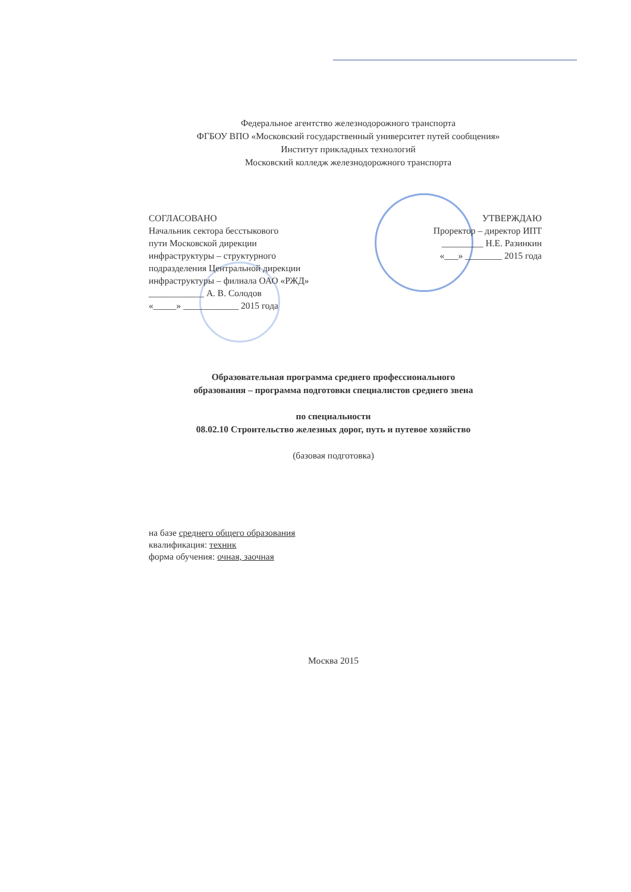Федеральное агентство железнодорожного транспорта
ФГБОУ ВПО «Московский государственный университет путей сообщения»
Институт прикладных технологий
Московский колледж железнодорожного транспорта
СОГЛАСОВАНО
Начальник сектора бесстыкового
пути Московской дирекции
инфраструктуры – структурного
подразделения Центральной дирекции
инфраструктуры – филиала ОАО «РЖД»
____________ А. В. Солодов
«_____» ____________ 2015 года
УТВЕРЖДАЮ
Проректор – директор ИПТ
_________ Н.Е. Разинкин
«___» ________ 2015 года
Образовательная программа среднего профессионального
образования – программа подготовки специалистов среднего звена
по специальности
08.02.10 Строительство железных дорог, путь и путевое хозяйство
(базовая подготовка)
на базе среднего общего образования
квалификация: техник
форма обучения: очная, заочная
Москва 2015